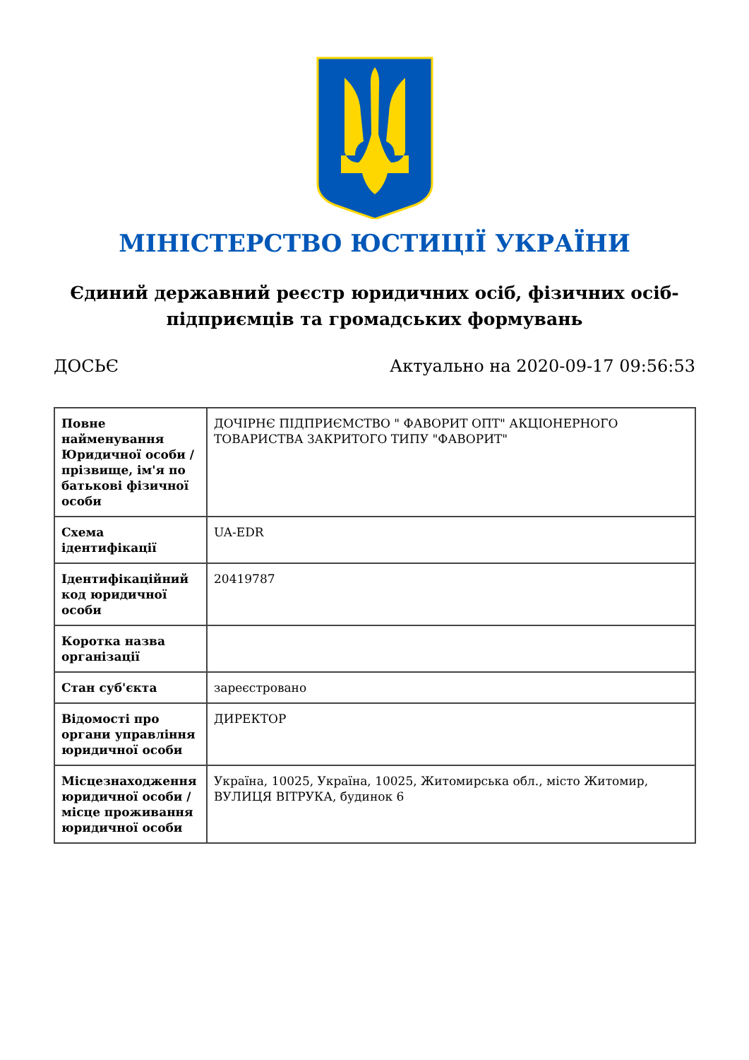МІНІСТЕРСТВО ЮСТИЦІЇ УКРАЇНИ
Єдиний державний реєстр юридичних осіб, фізичних осіб-підприємців та громадських формувань
ДОСЬЄ Актуально на 2020-09-17 09:56:53
| Повне найменування Юридичної особи / прізвище, ім'я по батькові фізичної особи | ДОЧІРНЄ ПІДПРИЄМСТВО " ФАВОРИТ ОПТ" АКЦІОНЕРНОГО ТОВАРИСТВА ЗАКРИТОГО ТИПУ "ФАВОРИТ" |
| Схема ідентифікації | UA-EDR |
| Ідентифікаційний код юридичної особи | 20419787 |
| Коротка назва організації | |
| Стан суб'єкта | зареєстровано |
| Відомості про органи управління юридичної особи | ДИРЕКТОР |
| Місцезнаходження юридичної особи / місце проживання юридичної особи | Україна, 10025, Україна, 10025, Житомирська обл., місто Житомир, ВУЛИЦЯ ВІТРУКА, будинок 6 |